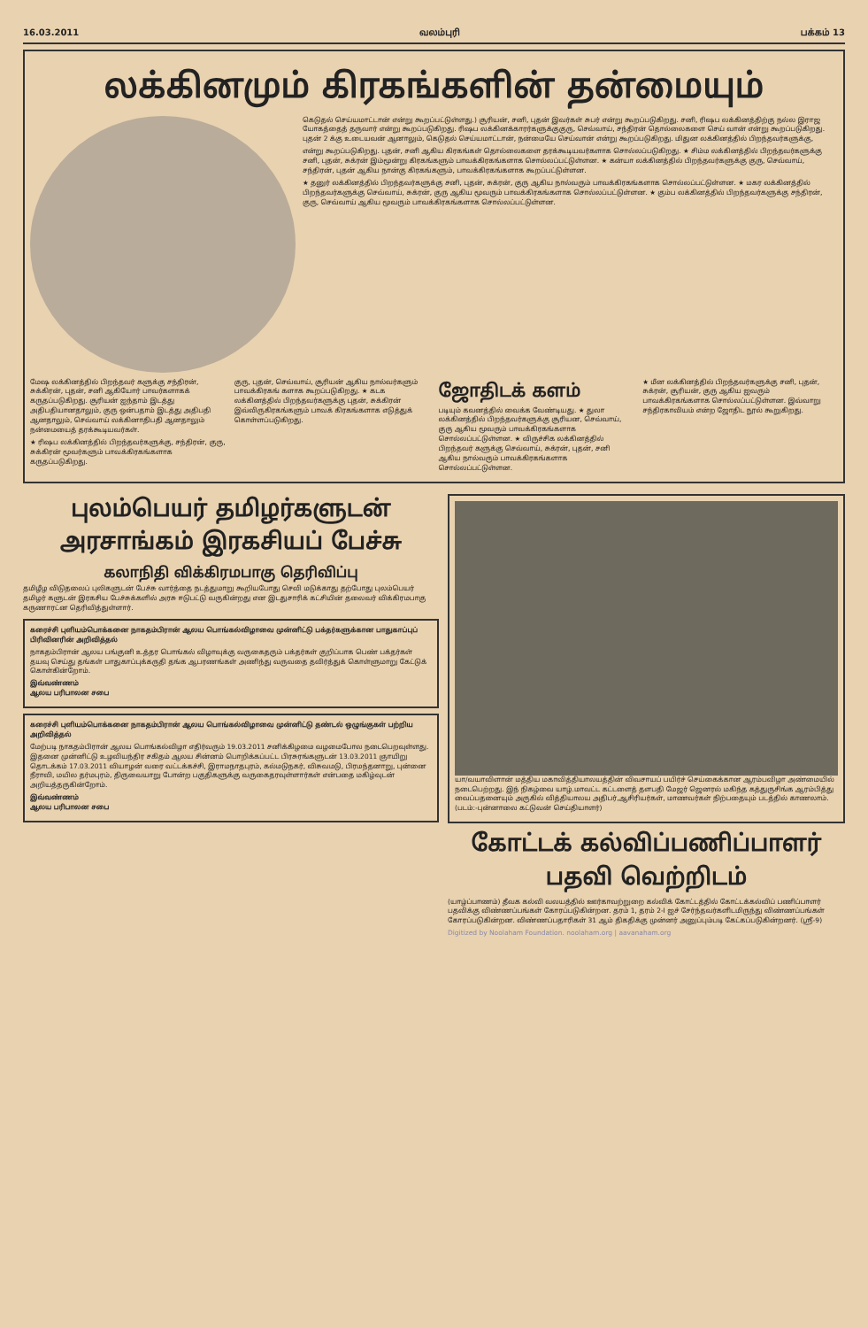16.03.2011 வலம்புரி பக்கம் 13
லக்கினமும் கிரகங்களின் தன்மையும்
கெடுதல் செய்யமாட்டான் என்று கூறப்பட்டுள்ளது.) சூரியன், சனி, புதன் இவர்கள் சுபர் என்று கூறப்படுகிறது. சனி, ரிஷப லக்கினத்திற்கு நல்ல இராஜ யோகத்தைத் தருவார் என்று கூறப்படுகிறது. ரிஷப லக்கினக்காரர்களுக்குகுரு, செவ்வாய், சந்திரன் தொல்லைகளை செய் வான் என்று கூறப்படுகிறது. புதன் 2 க்கு உடையவன் ஆனாலும், கெடுதல் செய்யமாட்டான், நன்மையே செய்வான் என்று கூறப்படுகிறது. மிதுன லக்கினத்தில் பிறந்தவர்களுக்கு,
என்று கூறப்படுகிறது. புதன், சனி ஆகிய கிரகங்கள் தொல்லைகளை தரக்கூடியவர்களாக சொல்லப்படுகிறது. ★ சிம்ம லக்கினத்தில் பிறந்தவர்களுக்கு சனி, புதன், சுக்ரன் இம்மூன்று கிரகங்களும் பாவக்கிரகங்களாக சொல்லப்பட்டுள்ளன. ★ கன்யா லக்கினத்தில் பிறந்தவர்களுக்கு குரு, செவ்வாய், சந்திரன், புதன் ஆகிய நான்கு கிரகங்களும், பாவக்கிரகங்களாக கூறப்பட்டுள்ளன.
★ தனுர் லக்கினத்தில் பிறந்தவர்களுக்கு சனி, புதன், சுக்ரன், குரு ஆகிய நால்வரும் பாவக்கிரகங்களாக சொல்லப்பட்டுள்ளன. ★ மகர லக்கினத்தில் பிறந்தவர்களுக்கு செவ்வாய், சுக்ரன், குரு ஆகிய மூவரும் பாவக்கிரகங்களாக சொல்லப்பட்டுள்ளன. ★ கும்ப லக்கினத்தில் பிறந்தவர்களுக்கு சந்திரன், குரு, செவ்வாய் ஆகிய மூவரும் பாவக்கிரகங்களாக சொல்லப்பட்டுள்ளன.
மேஷ லக்கினத்தில் பிறந்தவர் களுக்கு சந்திரன், சுக்கிரன், புதன், சனி ஆகியோர் பாவர்களாகக் கருதப்படுகிறது. சூரியன் ஐந்தாம் இடத்து அதிபதியானதாலும், குரு ஒன்பதாம் இடத்து அதிபதி ஆனதாலும், செவ்வாய் லக்கினாதிபதி ஆனதாலும் நன்மையைத் தரக்கூடியவர்கள்.
★ ரிஷப லக்கினத்தில் பிறந்தவர்களுக்கு, சந்திரன், குரு, சுக்கிரன் மூவர்களும் பாவக்கிரகங்களாக கருதப்படுகிறது.
குரு, புதன், செவ்வாய், சூரியன் ஆகிய நால்வர்களும் பாவக்கிரகங் களாக கூறப்படுகிறது. ★ கடக லக்கினத்தில் பிறந்தவர்களுக்கு புதன், சுக்கிரன் இவ்விருகிரகங்களும் பாவக் கிரகங்களாக எடுத்துக் கொள்ளப்படுகிறது.
ஜோதிடக் களம்
படியும் கவனத்தில் வைக்க வேண்டியது. ★ துலா லக்கினத்தில் பிறந்தவர்களுக்கு சூரியன, செவ்வாய், குரு ஆகிய மூவரும் பாவக்கிரகங்களாக சொல்லப்பட்டுள்ளன. ★ விருச்சிக லக்கினத்தில் பிறந்தவர் களுக்கு செவ்வாய், சுக்ரன், புதன், சனி ஆகிய நால்வரும் பாவக்கிரகங்களாக சொல்லப்பட்டுள்ளன.
★ மீன லக்கினத்தில் பிறந்தவர்களுக்கு சனி, புதன், சுக்ரன், சூரியன், குரு ஆகிய ஐவரும் பாவக்கிரகங்களாக சொல்லப்பட்டுள்ளன. இவ்வாறு சந்திரகாவியம் என்ற ஜோதிட நூல் கூறுகிறது.
புலம்பெயர் தமிழர்களுடன் அரசாங்கம் இரகசியப் பேச்சு
கலாநிதி விக்கிரமபாகு தெரிவிப்பு
தமிழீழ விடுதலைப் புலிகளுடன் பேச்சு வார்த்தை நடத்துமாறு கூறியபோது செவி மடுக்காது தற்போது புலம்பெயர் தமிழர் களுடன் இரகசிய பேச்சுக்களில் அரசு ஈடுபட்டு வருகின்றது என இடதுசாரிக் கட்சியின் தலைவர் விக்கிரமபாகு கருணாரட்ன தெரிவித்துள்ளார்.
கரைச்சி புளியம்பொக்கனை நாகதம்பிரான் ஆலய பொங்கல்விழாவை முன்னிட்டு பக்தர்களுக்கான பாதுகாப்புப் பிரிவினரின் அறிவித்தல்
நாகதம்பிரான் ஆலய பங்குனி உத்தர பொங்கல் விழாவுக்கு வருகைதரும் பக்தர்கள் குறிப்பாக பெண் பக்தர்கள் தயவு செய்து தங்கள் பாதுகாப்புக்கருதி தங்க ஆபரணங்கள் அணிந்து வருவதை தவிர்த்துக் கொள்ளுமாறு கேட்டுக் கொள்கின்றோம்.
இவ்வண்ணம்
ஆலய பரிபாலன சபை
கரைச்சி புளியம்பொக்கனை நாகதம்பிரான் ஆலய பொங்கல்விழாவை முன்னிட்டு தண்டல் ஒழுங்குகள் பற்றிய அறிவித்தல்
மேற்படி நாகதம்பிரான் ஆலய பொங்கல்விழா எதிர்வரும் 19.03.2011 சனிக்கிழமை வழமைபோல நடைபெறவுள்ளது. இதனை முன்னிட்டு உழவியந்திர சகிதம் ஆலய சின்னம் பொறிக்கப்பட்ட பிரசுரங்களுடன் 13.03.2011 ஞாயிறு தொடக்கம் 17.03.2011 வியாழன் வரை வட்டக்கச்சி, இராமநாதபுரம், கல்மடுநகர், விசுவமடு, பிரமந்தனாறு, புன்னை நீராவி, மயில தர்மபுரம், திருவையாறு போன்ற பகுதிகளுக்கு வருகைதரவுள்ளார்கள் என்பதை மகிழ்வுடன் அறியத்தருகின்றோம்.
இவ்வண்ணம்
ஆலய பரிபாலன சபை
யா/வயாவிளான் மத்திய மகாவித்தியாலயத்தின் விவசாயப் பயிர்ச் செய்கைக்கான ஆரம்பவிழா அண்மையில் நடைபெற்றது. இந் நிகழ்வை யாழ்.மாவட்ட கட்டளைத் தளபதி மேஜர் ஜெனரல் மகிந்த கத்துருசிங்க ஆரம்பித்து வைப்பதனையும் அருகில் வித்தியாலய அதிபர்,ஆசிரியர்கள், மாணவர்கள் நிற்பதையும் படத்தில் காணலாம். (படம்:-புன்னாலை கட்டுவன் செய்தியாளர்)
கோட்டக் கல்விப்பணிப்பாளர் பதவி வெற்றிடம்
(யாழ்ப்பாணம்) தீவக கல்வி வலயத்தில் ஊர்காவற்றுறை கல்விக் கோட்டத்தில் கோட்டக்கல்விப் பணிப்பாளர் பதவிக்கு விண்ணப்பங்கள் கோரப்படுகின்றன. தரம் 1, தரம் 2-I ஐச் சேர்ந்தவர்களிடமிருந்து விண்ணப்பங்கள் கோரப்படுகின்றன. விண்ணப்பதாரிகள் 31 ஆம் திகதிக்கு முன்னர் அனுப்பும்படி கேட்கப்படுகின்றனர். (ஸ்ரீ-9)
Digitized by Noolaham Foundation. noolaham.org | aavanaham.org